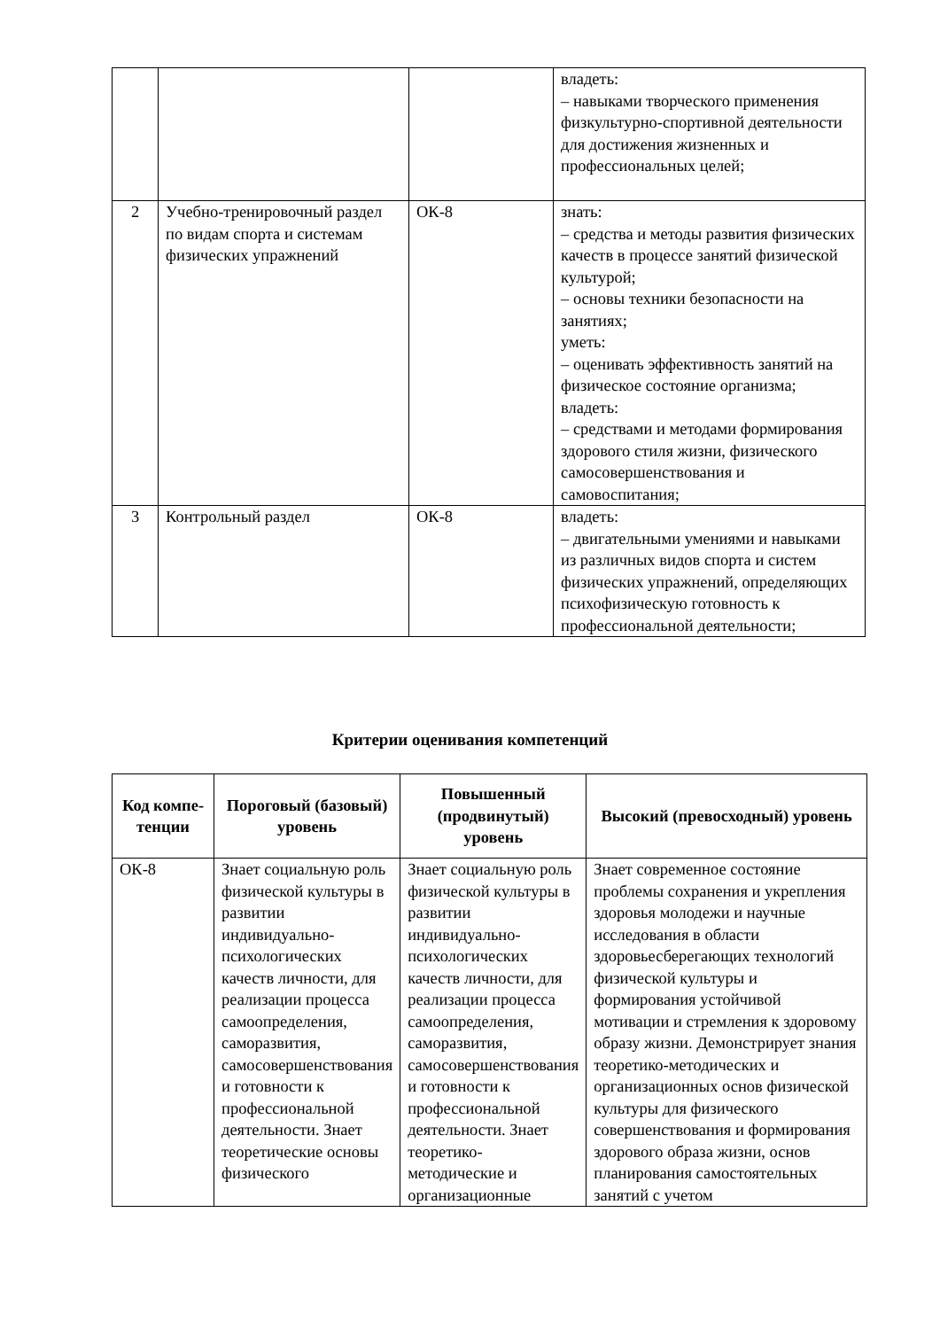| | | | владеть: – навыками творческого применения физкультурно-спортивной деятельности для достижения жизненных и профессиональных целей; |
| 2 | Учебно-тренировочный раздел по видам спорта и системам физических упражнений | ОК-8 | знать: – средства и методы развития физических качеств в процессе занятий физической культурой; – основы техники безопасности на занятиях; уметь: – оценивать эффективность занятий на физическое состояние организма; владеть: – средствами и методами формирования здорового стиля жизни, физического самосовершенствования и самовоспитания; |
| 3 | Контрольный раздел | ОК-8 | владеть: – двигательными умениями и навыками из различных видов спорта и систем физических упражнений, определяющих психофизическую готовность к профессиональной деятельности; |
Критерии оценивания компетенций
| Код компе-тенции | Пороговый (базовый) уровень | Повышенный (продвинутый) уровень | Высокий (превосходный) уровень |
| --- | --- | --- | --- |
| ОК-8 | Знает социальную роль физической культуры в развитии индивидуально-психологических качеств личности, для реализации процесса самоопределения, саморазвития, самосовершенствования и готовности к профессиональной деятельности. Знает теоретические основы физического | Знает социальную роль физической культуры в развитии индивидуально-психологических качеств личности, для реализации процесса самоопределения, саморазвития, самосовершенствования и готовности к профессиональной деятельности. Знает теоретико-методические и организационные | Знает современное состояние проблемы сохранения и укрепления здоровья молодежи и научные исследования в области здоровьесберегающих технологий физической культуры и формирования устойчивой мотивации и стремления к здоровому образу жизни. Демонстрирует знания теоретико-методических и организационных основ физической культуры для физического совершенствования и формирования здорового образа жизни, основ планирования самостоятельных занятий с учетом |